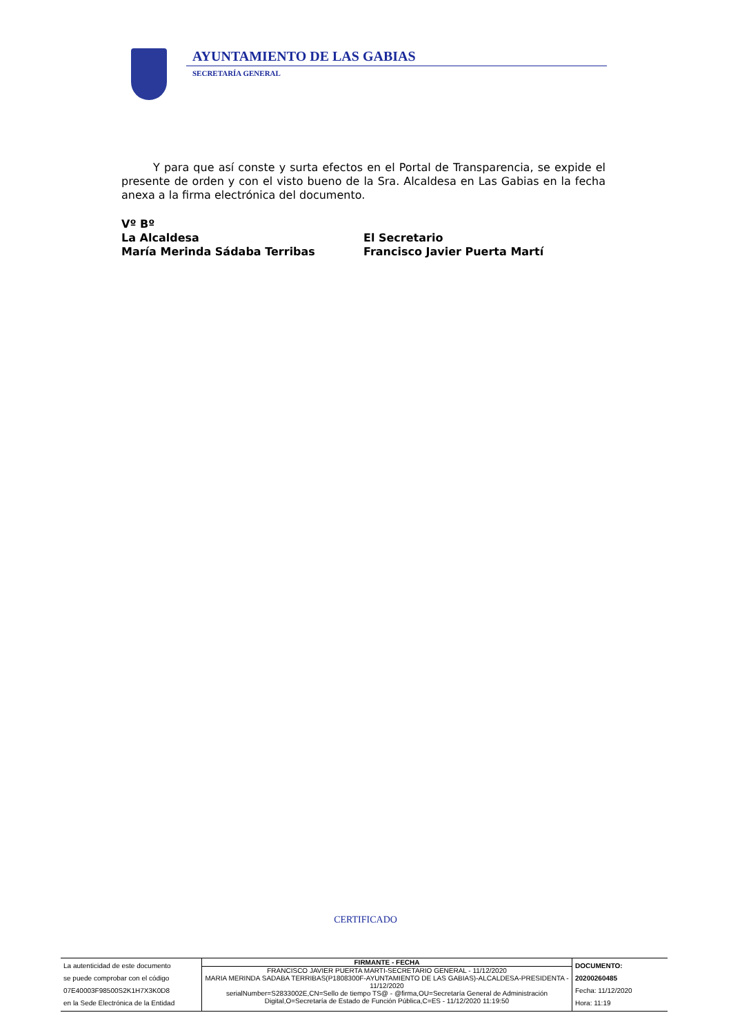AYUNTAMIENTO DE LAS GABIAS
SECRETARÍA GENERAL
Y para que así conste y surta efectos en el Portal de Transparencia, se expide el presente de orden y con el visto bueno de la Sra. Alcaldesa en Las Gabias en la fecha anexa a la firma electrónica del documento.
Vº Bº
La Alcaldesa
María Merinda Sádaba Terribas
El Secretario
Francisco Javier Puerta Martí
CERTIFICADO
| La autenticidad de este documento se puede comprobar con el código 07E40003F98500S2K1H7X3K0D8 en la Sede Electrónica de la Entidad | FIRMANTE - FECHA FRANCISCO JAVIER PUERTA MARTI-SECRETARIO GENERAL - 11/12/2020 MARIA MERINDA SADABA TERRIBAS(P1808300F-AYUNTAMIENTO DE LAS GABIAS)-ALCALDESA-PRESIDENTA - 11/12/2020 serialNumber=S2833002E,CN=Sello de tiempo TS@ - @firma,OU=Secretaría General de Administración Digital,O=Secretaría de Estado de Función Pública,C=ES - 11/12/2020 11:19:50 | DOCUMENTO: 20200260485 Fecha: 11/12/2020 Hora: 11:19 |